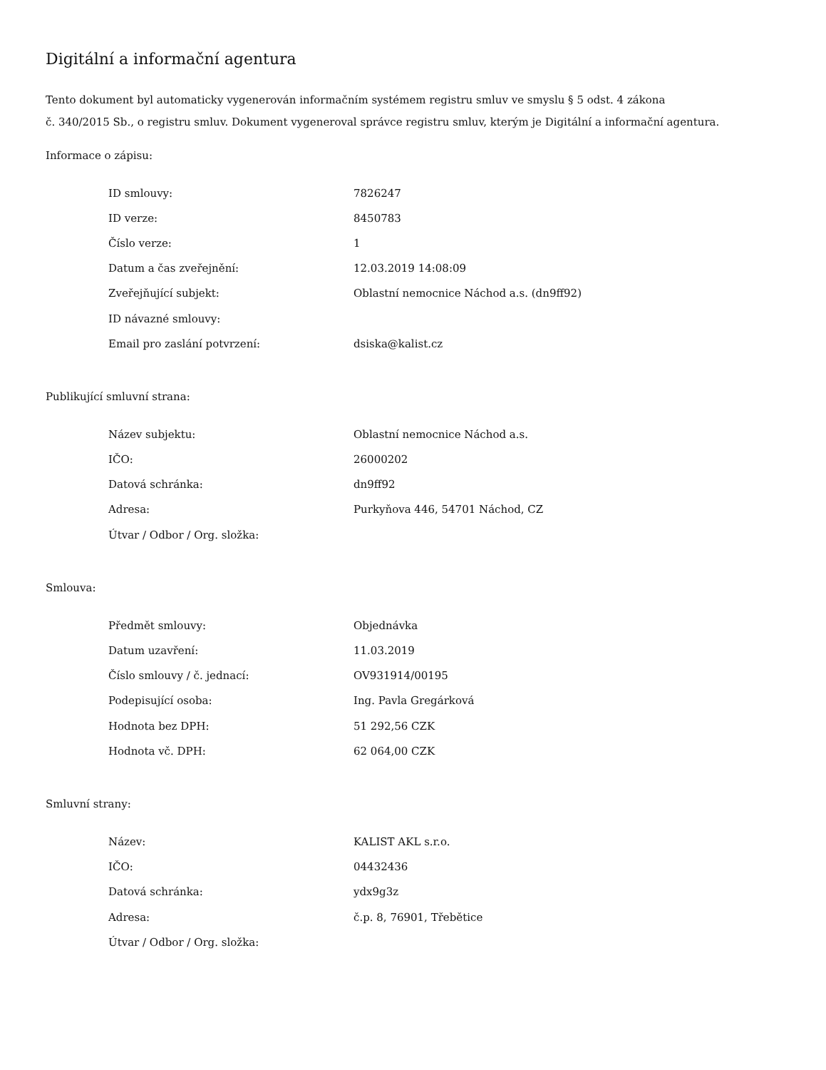Digitální a informační agentura
Tento dokument byl automaticky vygenerován informačním systémem registru smluv ve smyslu § 5 odst. 4 zákona
č. 340/2015 Sb., o registru smluv. Dokument vygeneroval správce registru smluv, kterým je Digitální a informační agentura.
Informace o zápisu:
| ID smlouvy: | 7826247 |
| ID verze: | 8450783 |
| Číslo verze: | 1 |
| Datum a čas zveřejnění: | 12.03.2019 14:08:09 |
| Zveřejňující subjekt: | Oblastní nemocnice Náchod a.s. (dn9ff92) |
| ID návazné smlouvy: | |
| Email pro zaslání potvrzení: | dsiska@kalist.cz |
Publikující smluvní strana:
| Název subjektu: | Oblastní nemocnice Náchod a.s. |
| IČO: | 26000202 |
| Datová schránka: | dn9ff92 |
| Adresa: | Purkyňova 446, 54701 Náchod, CZ |
| Útvar / Odbor / Org. složka: | |
Smlouva:
| Předmět smlouvy: | Objednávka |
| Datum uzavření: | 11.03.2019 |
| Číslo smlouvy / č. jednací: | OV931914/00195 |
| Podepisující osoba: | Ing. Pavla Gregárková |
| Hodnota bez DPH: | 51 292,56 CZK |
| Hodnota vč. DPH: | 62 064,00 CZK |
Smluvní strany:
| Název: | KALIST AKL s.r.o. |
| IČO: | 04432436 |
| Datová schránka: | ydx9g3z |
| Adresa: | č.p. 8, 76901, Třebětice |
| Útvar / Odbor / Org. složka: | |